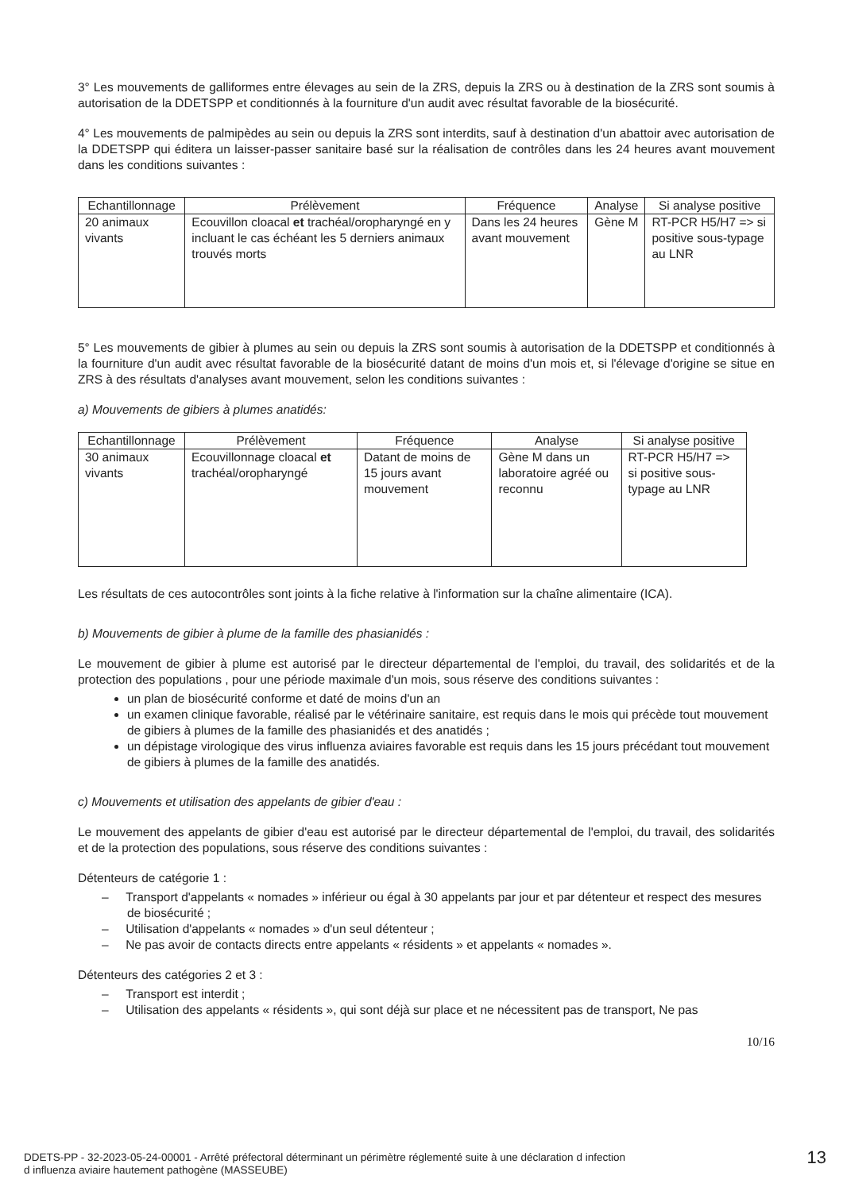3° Les mouvements de galliformes entre élevages au sein de la ZRS, depuis la ZRS ou à destination de la ZRS sont soumis à autorisation de la DDETSPP et conditionnés à la fourniture d'un audit avec résultat favorable de la biosécurité.
4° Les mouvements de palmipèdes au sein ou depuis la ZRS sont interdits, sauf à destination d'un abattoir avec autorisation de la DDETSPP qui éditera un laisser-passer sanitaire basé sur la réalisation de contrôles dans les 24 heures avant mouvement dans les conditions suivantes :
| Echantillonnage | Prélèvement | Fréquence | Analyse | Si analyse positive |
| --- | --- | --- | --- | --- |
| 20 animaux vivants | Ecouvillon cloacal et trachéal/oropharyngé en y incluant le cas échéant les 5 derniers animaux trouvés morts | Dans les 24 heures avant mouvement | Gène M | RT-PCR H5/H7 => si positive sous-typage au LNR |
5° Les mouvements de gibier à plumes au sein ou depuis la ZRS sont soumis à autorisation de la DDETSPP et conditionnés à la fourniture d'un audit avec résultat favorable de la biosécurité datant de moins d'un mois et, si l'élevage d'origine se situe en ZRS à des résultats d'analyses avant mouvement, selon les conditions suivantes :
a) Mouvements de gibiers à plumes anatidés:
| Echantillonnage | Prélèvement | Fréquence | Analyse | Si analyse positive |
| --- | --- | --- | --- | --- |
| 30 animaux vivants | Ecouvillonnage cloacal et trachéal/oropharyngé | Datant de moins de 15 jours avant mouvement | Gène M dans un laboratoire agréé ou reconnu | RT-PCR H5/H7 => si positive sous-typage au LNR |
Les résultats de ces autocontrôles sont joints à la fiche relative à l'information sur la chaîne alimentaire (ICA).
b) Mouvements de gibier à plume de la famille des phasianidés :
Le mouvement de gibier à plume est autorisé par le directeur départemental de l'emploi, du travail, des solidarités et de la protection des populations , pour une période maximale d'un mois, sous réserve des conditions suivantes :
un plan de biosécurité conforme et daté de moins d'un an
un examen clinique favorable, réalisé par le vétérinaire sanitaire, est requis dans le mois qui précède tout mouvement de gibiers à plumes de la famille des phasianidés et des anatidés ;
un dépistage virologique des virus influenza aviaires favorable est requis dans les 15 jours précédant tout mouvement de gibiers à plumes de la famille des anatidés.
c) Mouvements et utilisation des appelants de gibier d'eau :
Le mouvement des appelants de gibier d'eau est autorisé par le directeur départemental de l'emploi, du travail, des solidarités et de la protection des populations, sous réserve des conditions suivantes :
Détenteurs de catégorie 1 :
– Transport d'appelants « nomades » inférieur ou égal à 30 appelants par jour et par détenteur et respect des mesures de biosécurité ;
– Utilisation d'appelants « nomades » d'un seul détenteur ;
– Ne pas avoir de contacts directs entre appelants « résidents » et appelants « nomades ».
Détenteurs des catégories 2 et 3 :
– Transport est interdit ;
– Utilisation des appelants « résidents », qui sont déjà sur place et ne nécessitent pas de transport, Ne pas
10/16
DDETS-PP - 32-2023-05-24-00001 - Arrêté préfectoral déterminant un périmètre réglementé suite à une déclaration d infection
d influenza aviaire hautement pathogène (MASSEUBE)
13